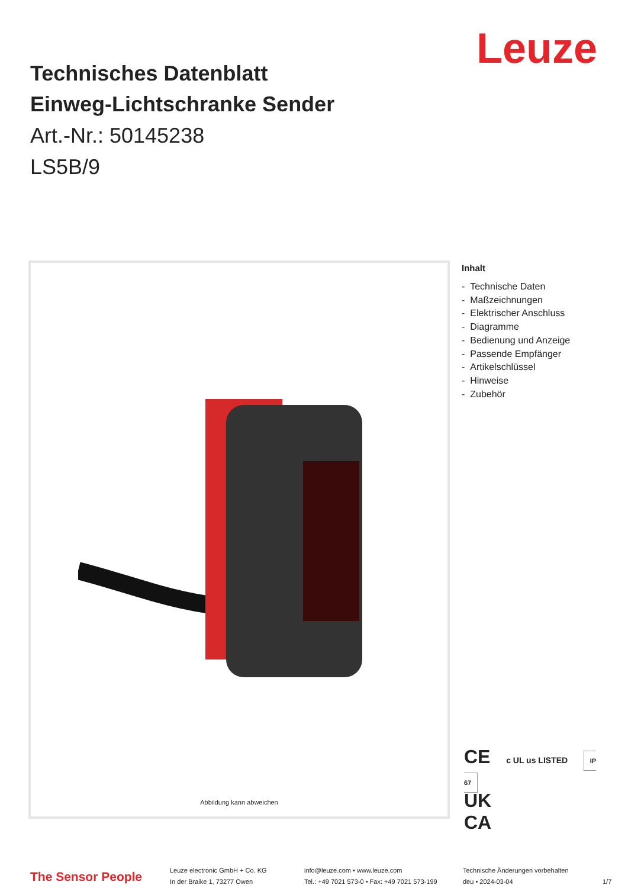Leuze
Technisches Datenblatt
Einweg-Lichtschranke Sender
Art.-Nr.: 50145238
LS5B/9
Abbildung kann abweichen
Inhalt
- Technische Daten
- Maßzeichnungen
- Elektrischer Anschluss
- Diagramme
- Bedienung und Anzeige
- Passende Empfänger
- Artikelschlüssel
- Hinweise
- Zubehör
CE c UL us LISTED IP 67
UK
CA
The Sensor People
Leuze electronic GmbH + Co. KG
In der Braike 1, 73277 Owen
info@leuze.com • www.leuze.com
Tel.: +49 7021 573-0 • Fax: +49 7021 573-199
Technische Änderungen vorbehalten
deu • 2024-03-04
1/7